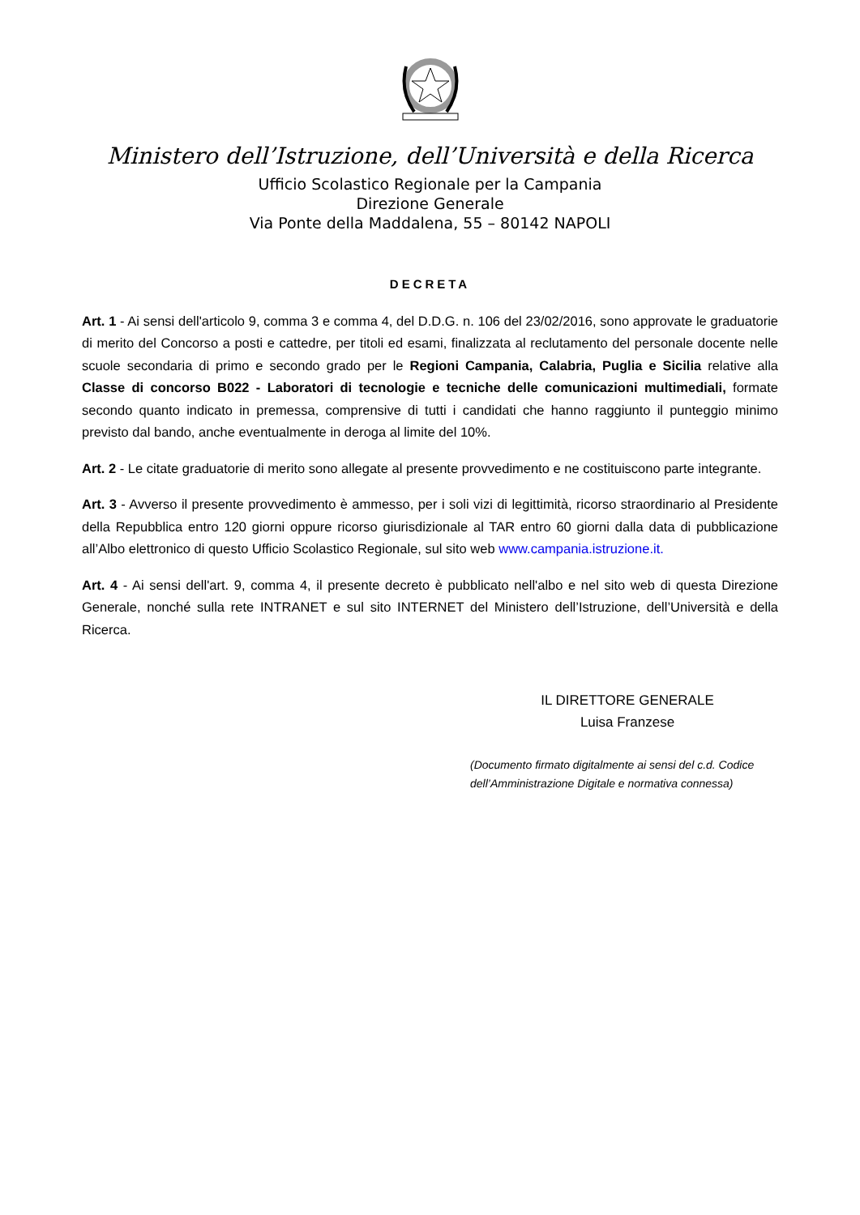Ministero dell’Istruzione, dell’Università e della Ricerca
Ufficio Scolastico Regionale per la Campania
Direzione Generale
Via Ponte della Maddalena, 55 – 80142 NAPOLI
DECRETA
Art. 1 - Ai sensi dell'articolo 9, comma 3 e comma 4, del D.D.G. n. 106 del 23/02/2016, sono approvate le graduatorie di merito del Concorso a posti e cattedre, per titoli ed esami, finalizzata al reclutamento del personale docente nelle scuole secondaria di primo e secondo grado per le Regioni Campania, Calabria, Puglia e Sicilia relative alla Classe di concorso B022 - Laboratori di tecnologie e tecniche delle comunicazioni multimediali, formate secondo quanto indicato in premessa, comprensive di tutti i candidati che hanno raggiunto il punteggio minimo previsto dal bando, anche eventualmente in deroga al limite del 10%.
Art. 2 - Le citate graduatorie di merito sono allegate al presente provvedimento e ne costituiscono parte integrante.
Art. 3 - Avverso il presente provvedimento è ammesso, per i soli vizi di legittimità, ricorso straordinario al Presidente della Repubblica entro 120 giorni oppure ricorso giurisdizionale al TAR entro 60 giorni dalla data di pubblicazione all’Albo elettronico di questo Ufficio Scolastico Regionale, sul sito web www.campania.istruzione.it.
Art. 4 - Ai sensi dell'art. 9, comma 4, il presente decreto è pubblicato nell'albo e nel sito web di questa Direzione Generale, nonché sulla rete INTRANET e sul sito INTERNET del Ministero dell’Istruzione, dell’Università e della Ricerca.
IL DIRETTORE GENERALE
Luisa Franzese
(Documento firmato digitalmente ai sensi del c.d. Codice
dell’Amministrazione Digitale e normativa connessa)